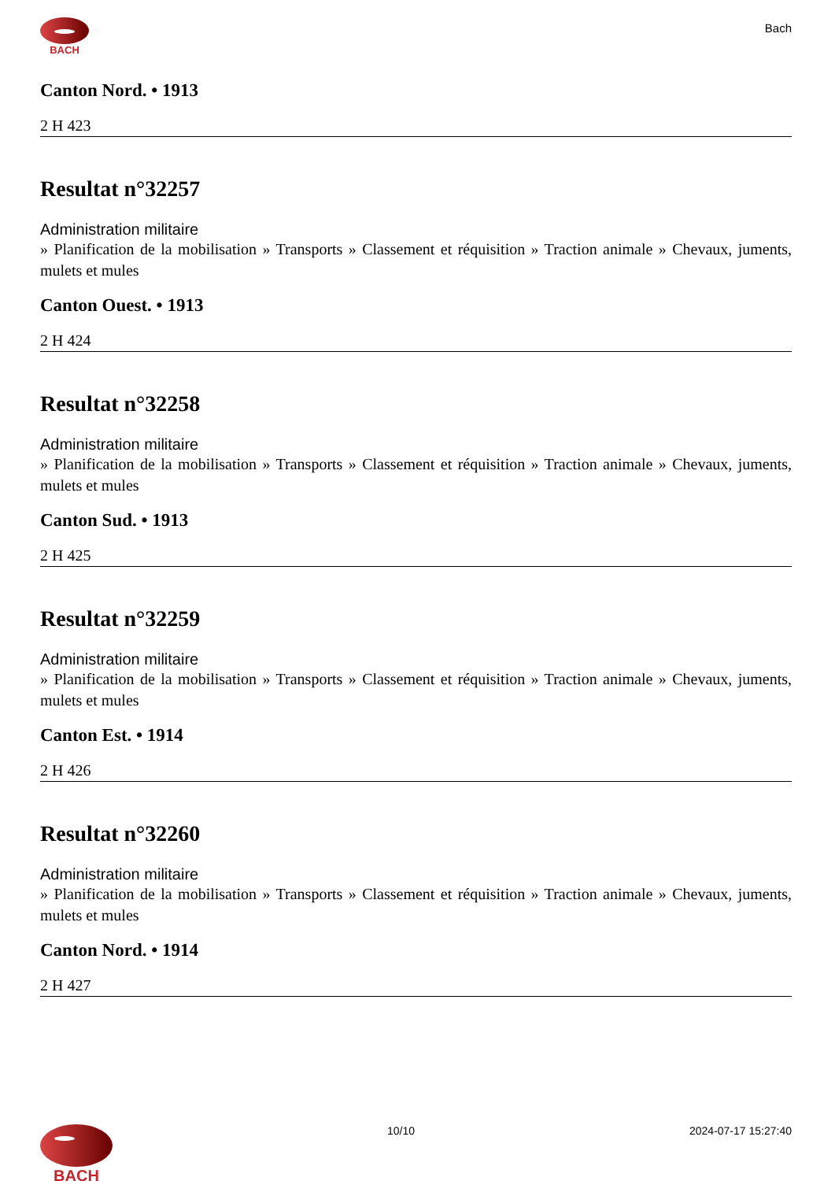BACH
Bach
Canton Nord. • 1913
2 H 423
Resultat n°32257
Administration militaire
» Planification de la mobilisation » Transports » Classement et réquisition » Traction animale » Chevaux, juments, mulets et mules
Canton Ouest. • 1913
2 H 424
Resultat n°32258
Administration militaire
» Planification de la mobilisation » Transports » Classement et réquisition » Traction animale » Chevaux, juments, mulets et mules
Canton Sud. • 1913
2 H 425
Resultat n°32259
Administration militaire
» Planification de la mobilisation » Transports » Classement et réquisition » Traction animale » Chevaux, juments, mulets et mules
Canton Est. • 1914
2 H 426
Resultat n°32260
Administration militaire
» Planification de la mobilisation » Transports » Classement et réquisition » Traction animale » Chevaux, juments, mulets et mules
Canton Nord. • 1914
2 H 427
BACH
10/10 2024-07-17 15:27:40